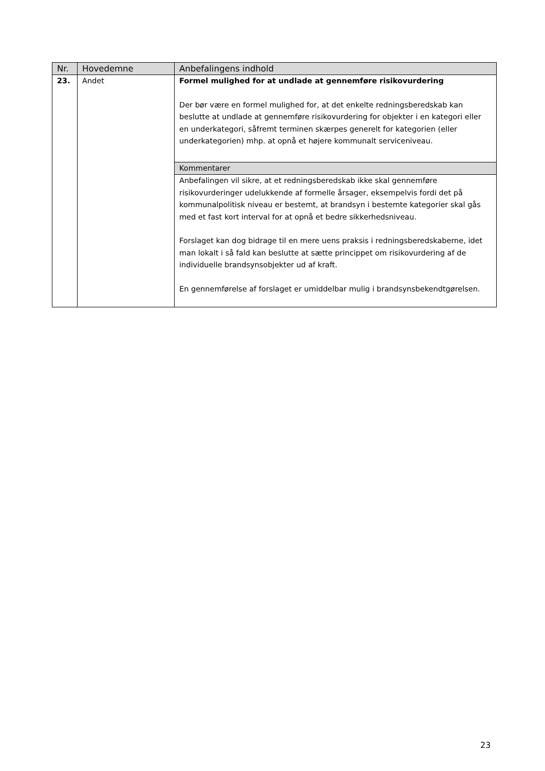| Nr. | Hovedemne | Anbefalingens indhold |
| --- | --- | --- |
| 23. | Andet | Formel mulighed for at undlade at gennemføre risikovurdering Der bør være en formel mulighed for, at det enkelte redningsberedskab kan beslutte at undlade at gennemføre risikovurdering for objekter i en kategori eller en underkategori, såfremt terminen skærpes generelt for kategorien (eller underkategorien) mhp. at opnå et højere kommunalt serviceniveau. |
| | | Kommentarer |
| | | Anbefalingen vil sikre, at et redningsberedskab ikke skal gennemføre risikovurderinger udelukkende af formelle årsager, eksempelvis fordi det på kommunalpolitisk niveau er bestemt, at brandsyn i bestemte kategorier skal gås med et fast kort interval for at opnå et bedre sikkerhedsniveau. Forslaget kan dog bidrage til en mere uens praksis i redningsberedskaberne, idet man lokalt i så fald kan beslutte at sætte princippet om risikovurdering af de individuelle brandsynsobjekter ud af kraft. En gennemførelse af forslaget er umiddelbar mulig i brandsynsbekendtgørelsen. |
23